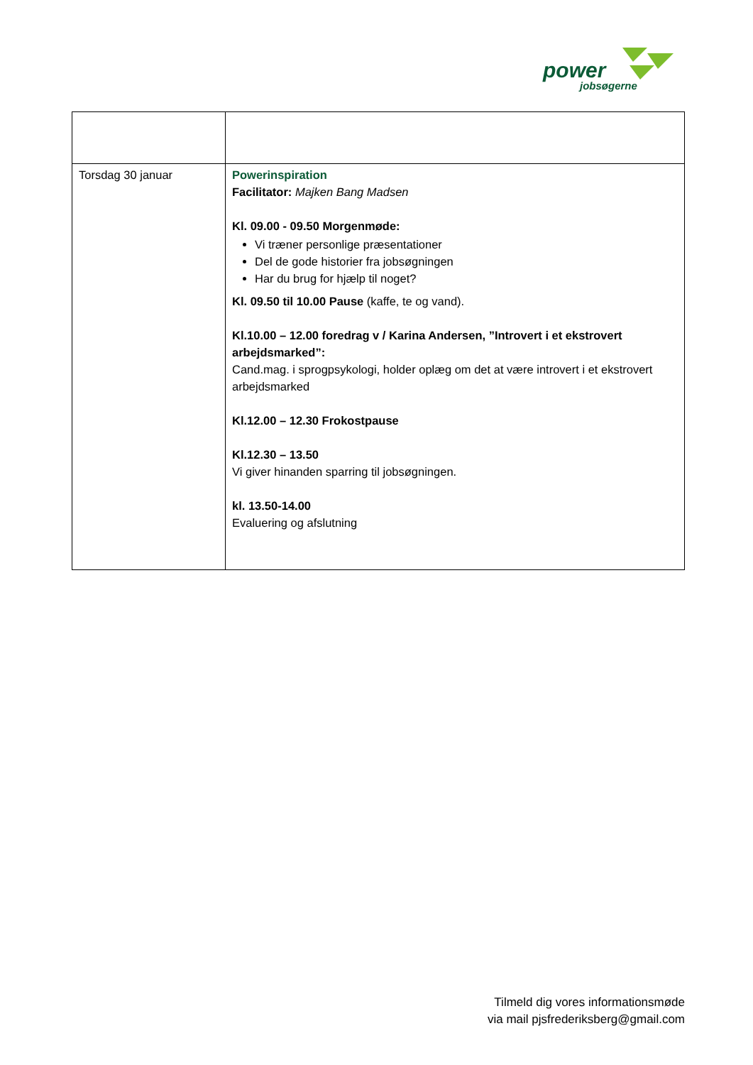power
jobsøgerne
| Torsdag 30 januar | Powerinspiration Facilitator: Majken Bang Madsen Kl. 09.00 - 09.50 Morgenmøde: Vi træner personlige præsentationer Del de gode historier fra jobsøgningen Har du brug for hjælp til noget? Kl. 09.50 til 10.00 Pause (kaffe, te og vand). Kl.10.00 – 12.00 foredrag v / Karina Andersen, ”Introvert i et ekstrovert arbejdsmarked”: Cand.mag. i sprogpsykologi, holder oplæg om det at være introvert i et ekstrovert arbejdsmarked Kl.12.00 – 12.30 Frokostpause Kl.12.30 – 13.50 Vi giver hinanden sparring til jobsøgningen. kl. 13.50-14.00 Evaluering og afslutning |
Tilmeld dig vores informationsmøde
via mail pjsfrederiksberg@gmail.com